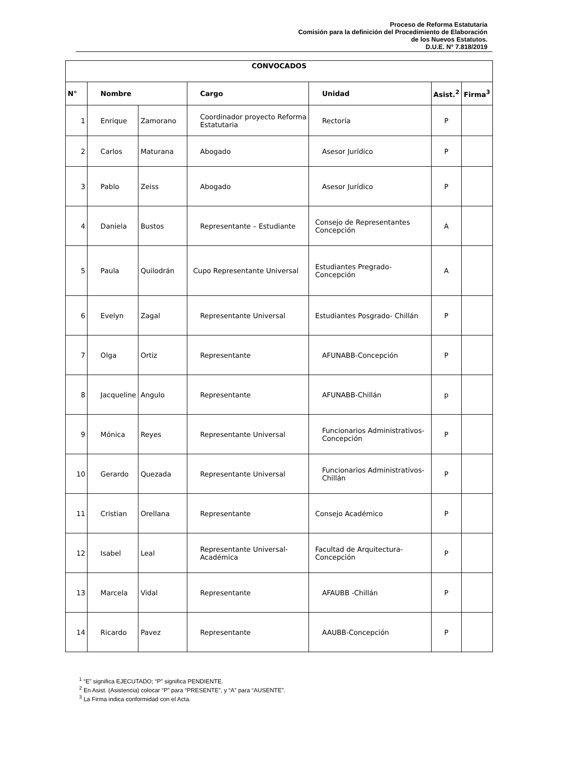Proceso de Reforma Estatutaria
Comisión para la definición del Procedimiento de Elaboración
de los Nuevos Estatutos.
D.U.E. N° 7.818/2019
| CONVOCADOS | | | | | | |
| --- | --- | --- | --- | --- | --- | --- |
| N° | Nombre | | Cargo | Unidad | Asist.<sup>2</sup> | Firma<sup>3</sup> |
| 1 | Enrique | Zamorano | Coordinador proyecto Reforma Estatutaria | Rectoría | P | |
| 2 | Carlos | Maturana | Abogado | Asesor Jurídico | P | |
| 3 | Pablo | Zeiss | Abogado | Asesor Jurídico | P | |
| 4 | Daniela | Bustos | Representante – Estudiante | Consejo de Representantes Concepción | A | |
| 5 | Paula | Quilodrán | Cupo Representante Universal | Estudiantes Pregrado- Concepción | A | |
| 6 | Evelyn | Zagal | Representante Universal | Estudiantes Posgrado- Chillán | P | |
| 7 | Olga | Ortiz | Representante | AFUNABB-Concepción | P | |
| 8 | Jacqueline | Angulo | Representante | AFUNABB-Chillán | p | |
| 9 | Mónica | Reyes | Representante Universal | Funcionarios Administrativos-Concepción | P | |
| 10 | Gerardo | Quezada | Representante Universal | Funcionarios Administrativos-Chillán | P | |
| 11 | Cristian | Orellana | Representante | Consejo Académico | P | |
| 12 | Isabel | Leal | Representante Universal-Académica | Facultad de Arquitectura-Concepción | P | |
| 13 | Marcela | Vidal | Representante | AFAUBB -Chillán | P | |
| 14 | Ricardo | Pavez | Representante | AAUBB-Concepción | P | |
<sup>1</sup> “E” significa EJECUTADO; “P” significa PENDIENTE.
<sup>2</sup> En Asist. (Asistencia) colocar “P” para “PRESENTE”, y “A” para “AUSENTE”.
<sup>3</sup> La Firma indica conformidad con el Acta.